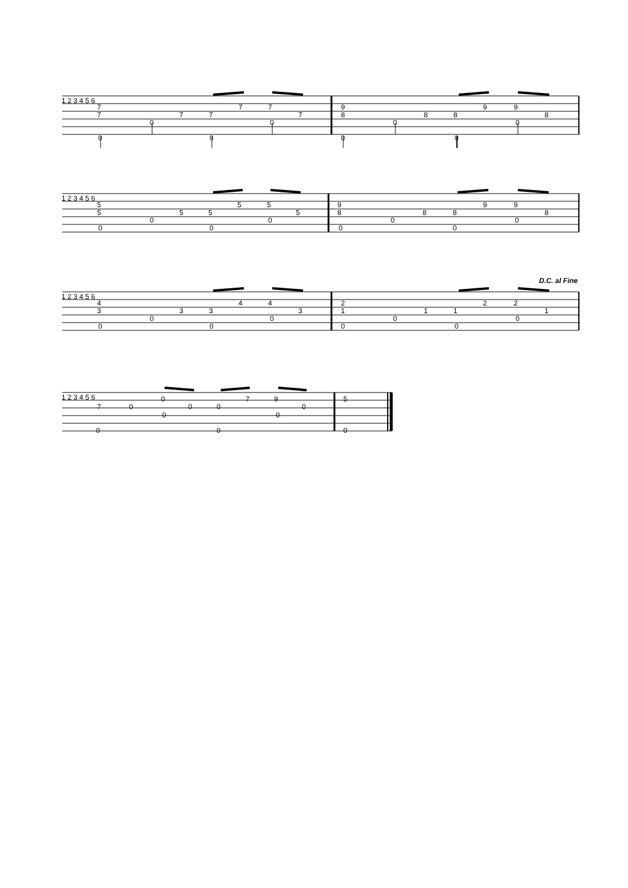1 2 3 4 5 6
7
7
0
0
7
7
0
7
7
0
7
9
8
0
0
8
8
0
9
9
0
8
1 2 3 4 5 6
5
5
0
0
5
5
0
5
5
0
5
9
8
0
0
8
8
0
9
9
0
8
D.C. al Fine
1 2 3 4 5 6
4
3
0
0
3
3
0
4
4
0
3
2
1
0
0
1
1
0
2
2
0
1
1 2 3 4 5 6
7
0
0
0
0
0
0
7
9
0
0
0
5
0